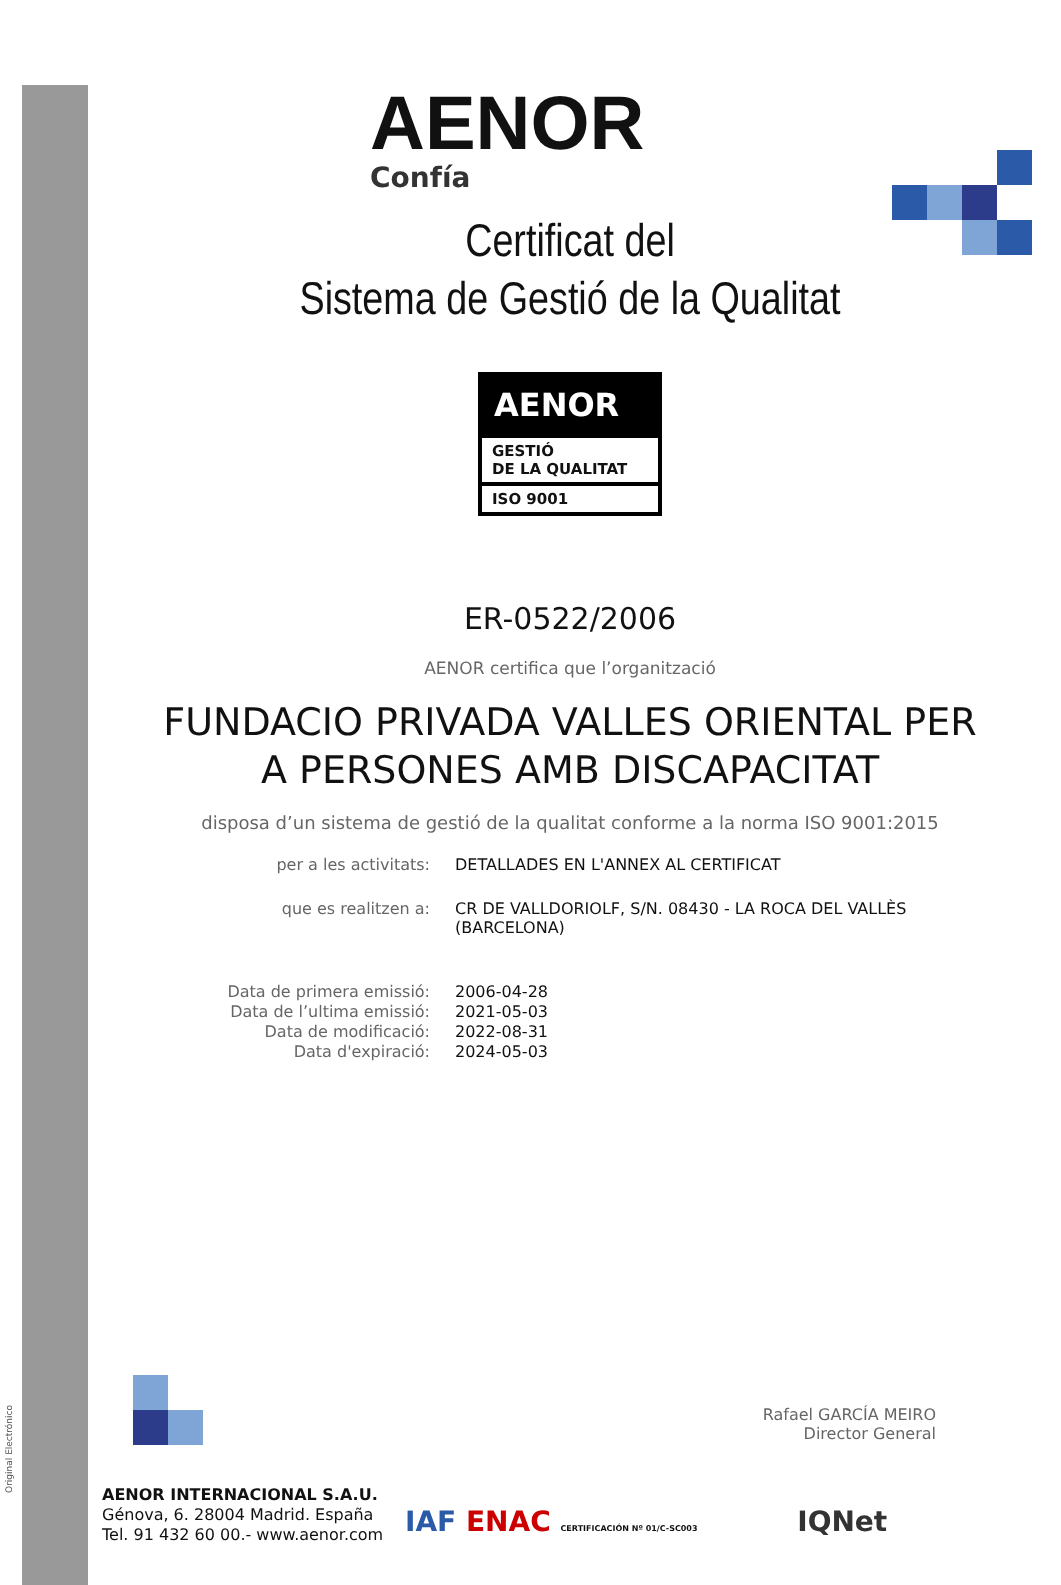Original Electrónico
AENOR
Confía
Certificat del
Sistema de Gestió de la Qualitat
AENOR
GESTIÓ
DE LA QUALITAT
ISO 9001
ER-0522/2006
AENOR certifica que l’organització
FUNDACIO PRIVADA VALLES ORIENTAL PER
A PERSONES AMB DISCAPACITAT
disposa d’un sistema de gestió de la qualitat conforme a la norma ISO 9001:2015
per a les activitats: DETALLADES EN L'ANNEX AL CERTIFICAT
que es realitzen a: CR DE VALLDORIOLF, S/N. 08430 - LA ROCA DEL VALLÈS (BARCELONA)
Data de primera emissió:
Data de l’ultima emissió:
Data de modificació:
Data d'expiració:
2006-04-28
2021-05-03
2022-08-31
2024-05-03
Rafael GARCÍA MEIRO
Director General
AENOR INTERNACIONAL S.A.U.
Génova, 6. 28004 Madrid. España
Tel. 91 432 60 00.- www.aenor.com
IAF ENAC CERTIFICACIÓN Nº 01/C-SC003 IQNet